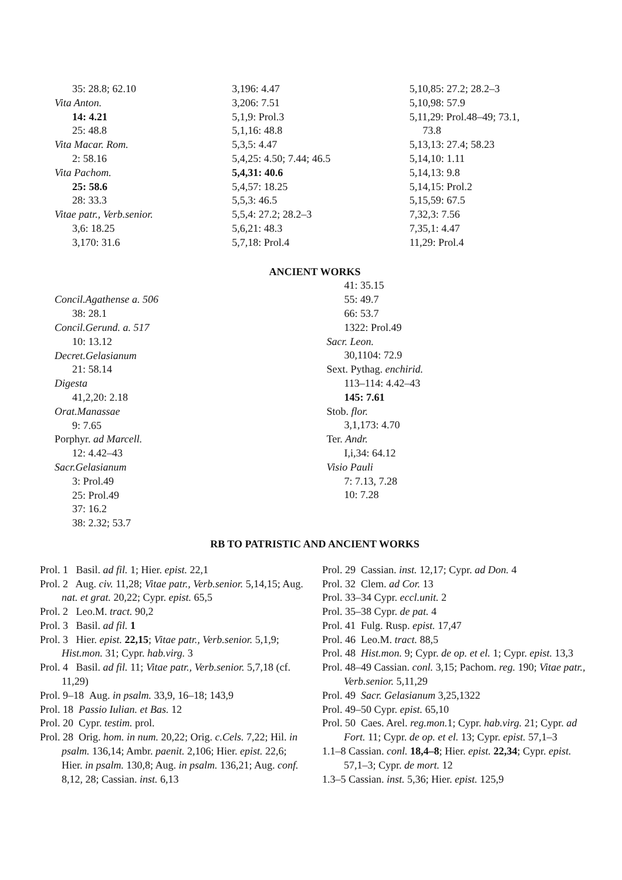35: 28.8; 62.10
Vita Anton.
14: 4.21
25: 48.8
Vita Macar. Rom.
2: 58.16
Vita Pachom.
25: 58.6
28: 33.3
Vitae patr., Verb.senior.
3,6: 18.25
3,170: 31.6
3,196: 4.47
3,206: 7.51
5,1,9: Prol.3
5,1,16: 48.8
5,3,5: 4.47
5,4,25: 4.50; 7.44; 46.5
5,4,31: 40.6
5,4,57: 18.25
5,5,3: 46.5
5,5,4: 27.2; 28.2–3
5,6,21: 48.3
5,7,18: Prol.4
5,10,85: 27.2; 28.2–3
5,10,98: 57.9
5,11,29: Prol.48–49; 73.1,
73.8
5,13,13: 27.4; 58.23
5,14,10: 1.11
5,14,13: 9.8
5,14,15: Prol.2
5,15,59: 67.5
7,32,3: 7.56
7,35,1: 4.47
11,29: Prol.4
ANCIENT WORKS
Concil.Agathense a. 506
38: 28.1
Concil.Gerund. a. 517
10: 13.12
Decret.Gelasianum
21: 58.14
Digesta
41,2,20: 2.18
Orat.Manassae
9: 7.65
Porphyr. ad Marcell.
12: 4.42–43
Sacr.Gelasianum
3: Prol.49
25: Prol.49
37: 16.2
38: 2.32; 53.7
41: 35.15
55: 49.7
66: 53.7
1322: Prol.49
Sacr. Leon.
30,1104: 72.9
Sext. Pythag. enchirid.
113–114: 4.42–43
145: 7.61
Stob. flor.
3,1,173: 4.70
Ter. Andr.
I,i,34: 64.12
Visio Pauli
7: 7.13, 7.28
10: 7.28
RB TO PATRISTIC AND ANCIENT WORKS
Prol. 1 Basil. ad fil. 1; Hier. epist. 22,1
Prol. 2 Aug. civ. 11,28; Vitae patr., Verb.senior. 5,14,15; Aug. nat. et grat. 20,22; Cypr. epist. 65,5
Prol. 2 Leo.M. tract. 90,2
Prol. 3 Basil. ad fil. 1
Prol. 3 Hier. epist. 22,15; Vitae patr., Verb.senior. 5,1,9; Hist.mon. 31; Cypr. hab.virg. 3
Prol. 4 Basil. ad fil. 11; Vitae patr., Verb.senior. 5,7,18 (cf. 11,29)
Prol. 9–18 Aug. in psalm. 33,9, 16–18; 143,9
Prol. 18 Passio Iulian. et Bas. 12
Prol. 20 Cypr. testim. prol.
Prol. 28 Orig. hom. in num. 20,22; Orig. c.Cels. 7,22; Hil. in psalm. 136,14; Ambr. paenit. 2,106; Hier. epist. 22,6; Hier. in psalm. 130,8; Aug. in psalm. 136,21; Aug. conf. 8,12, 28; Cassian. inst. 6,13
Prol. 29 Cassian. inst. 12,17; Cypr. ad Don. 4
Prol. 32 Clem. ad Cor. 13
Prol. 33–34 Cypr. eccl.unit. 2
Prol. 35–38 Cypr. de pat. 4
Prol. 41 Fulg. Rusp. epist. 17,47
Prol. 46 Leo.M. tract. 88,5
Prol. 48 Hist.mon. 9; Cypr. de op. et el. 1; Cypr. epist. 13,3
Prol. 48–49 Cassian. conl. 3,15; Pachom. reg. 190; Vitae patr., Verb.senior. 5,11,29
Prol. 49 Sacr. Gelasianum 3,25,1322
Prol. 49–50 Cypr. epist. 65,10
Prol. 50 Caes. Arel. reg.mon. 1; Cypr. hab.virg. 21; Cypr. ad Fort. 11; Cypr. de op. et el. 13; Cypr. epist. 57,1–3
1.1–8 Cassian. conl. 18,4–8; Hier. epist. 22,34; Cypr. epist. 57,1–3; Cypr. de mort. 12
1.3–5 Cassian. inst. 5,36; Hier. epist. 125,9